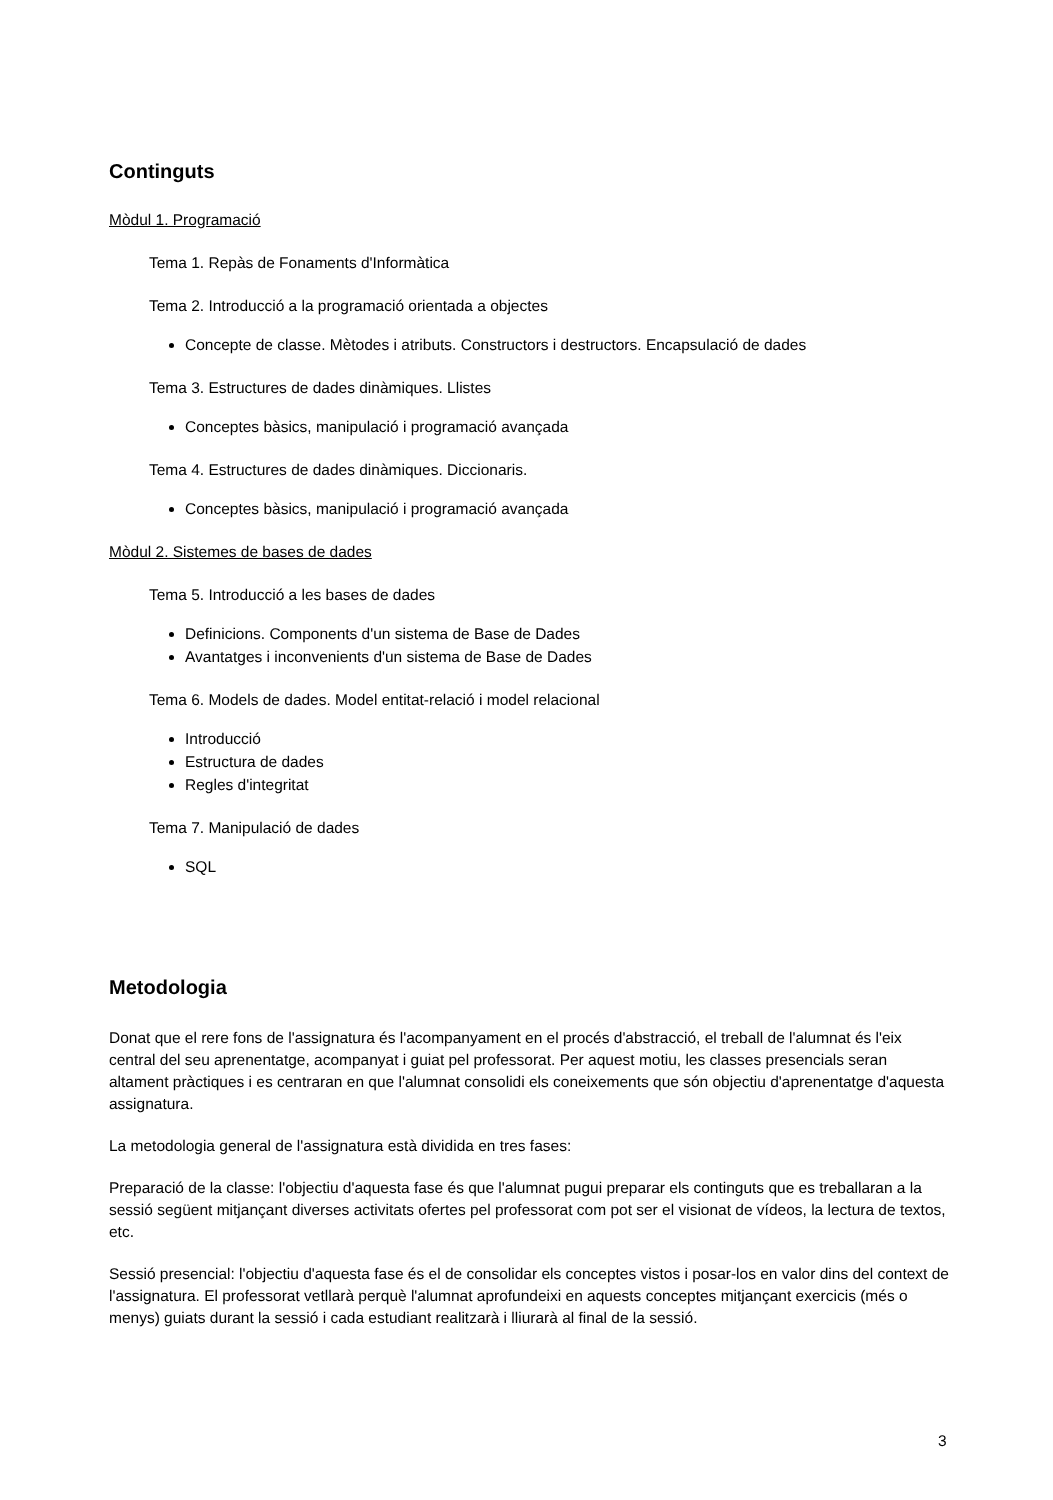Continguts
Mòdul 1. Programació
Tema 1. Repàs de Fonaments d'Informàtica
Tema 2. Introducció a la programació orientada a objectes
Concepte de classe. Mètodes i atributs. Constructors i destructors. Encapsulació de dades
Tema 3. Estructures de dades dinàmiques. Llistes
Conceptes bàsics, manipulació i programació avançada
Tema 4. Estructures de dades dinàmiques. Diccionaris.
Conceptes bàsics, manipulació i programació avançada
Mòdul 2. Sistemes de bases de dades
Tema 5. Introducció a les bases de dades
Definicions. Components d'un sistema de Base de Dades
Avantatges i inconvenients d'un sistema de Base de Dades
Tema 6. Models de dades. Model entitat-relació i model relacional
Introducció
Estructura de dades
Regles d'integritat
Tema 7. Manipulació de dades
SQL
Metodologia
Donat que el rere fons de l'assignatura és l'acompanyament en el procés d'abstracció, el treball de l'alumnat és l'eix central del seu aprenentatge, acompanyat i guiat pel professorat. Per aquest motiu, les classes presencials seran altament pràctiques i es centraran en que l'alumnat consolidi els coneixements que són objectiu d'aprenentatge d'aquesta assignatura.
La metodologia general de l'assignatura està dividida en tres fases:
Preparació de la classe: l'objectiu d'aquesta fase és que l'alumnat pugui preparar els continguts que es treballaran a la sessió següent mitjançant diverses activitats ofertes pel professorat com pot ser el visionat de vídeos, la lectura de textos, etc.
Sessió presencial: l'objectiu d'aquesta fase és el de consolidar els conceptes vistos i posar-los en valor dins del context de l'assignatura. El professorat vetllarà perquè l'alumnat aprofundeixi en aquests conceptes mitjançant exercicis (més o menys) guiats durant la sessió i cada estudiant realitzarà i lliurarà al final de la sessió.
3